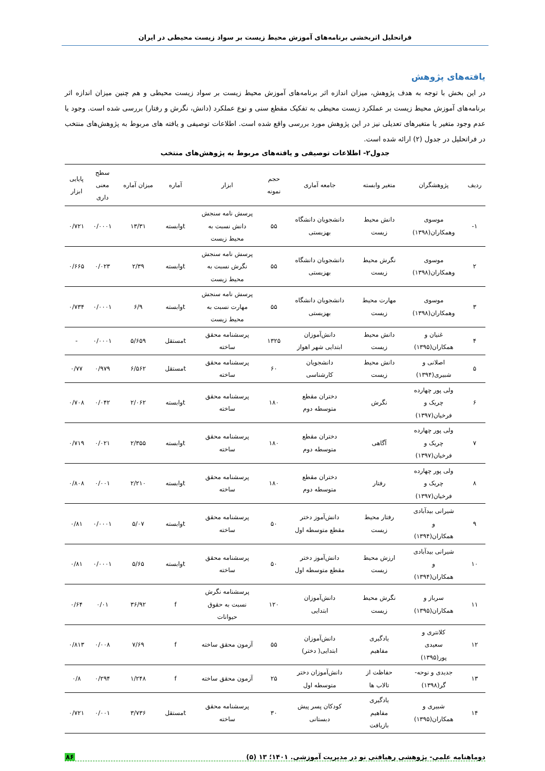فراتحلیل اثربخشی برنامه‌های آموزش محیط زیست بر سواد زیست محیطی در ایران
یافته‌های پژوهش
در این بخش با توجه به هدف پژوهش، میزان اندازه اثر برنامه‌های آموزش محیط زیست بر سواد زیست محیطی و هم چنین میزان اندازه اثر برنامه‌های آموزش محیط زیست بر عملکرد زیست محیطی به تفکیک مقطع سنی و نوع عملکرد (دانش، نگرش و رفتار) بررسی شده است. وجود یا عدم وجود متغیر یا متغیرهای تعدیلی نیز در این پژوهش مورد بررسی واقع شده است. اطلاعات توصیفی و یافته های مربوط به پژوهش‌های منتخب در فراتحلیل در جدول (۲) ارائه شده است.
جدول۲- اطلاعات توصیفی و یافته‌های مربوط به پژوهش‌های منتخب
| ردیف | پژوهشگران | متغیر وابسته | جامعه آماری | حجم نمونه | ابزار | آماره | میزان آماره | سطح معنی داری | پایایی ابزار |
| --- | --- | --- | --- | --- | --- | --- | --- | --- | --- |
| ۱- | موسوی وهمکاران(۱۳۹۸) | دانش محیط زیست | دانشجویان دانشگاه بهزیستی | ۵۵ | پرسش نامه سنجش دانش نسبت به محیط زیست | tوابسته | ۱۳/۳۱ | ۰/۰۰۰۱ | ۰/۷۲۱ |
| ۲ | موسوی وهمکاران(۱۳۹۸) | نگرش محیط زیست | دانشجویان دانشگاه بهزیستی | ۵۵ | پرسش نامه سنجش نگرش نسبت به محیط زیست | tوابسته | ۲/۳۹ | ۰/۰۲۳ | ۰/۶۶۵ |
| ۳ | موسوی وهمکاران(۱۳۹۸) | مهارت محیط زیست | دانشجویان دانشگاه بهزیستی | ۵۵ | پرسش نامه سنجش مهارت نسبت به محیط زیست | tوابسته | ۶/۹ | ۰/۰۰۰۱ | ۰/۷۳۴ |
| ۴ | غنیان و همکاران(۱۳۹۵) | دانش محیط زیست | دانش‌آموزان ابتدایی شهر اهواز | ۱۳۲۵ | پرسشنامه محقق ساخته | tمستقل | ۵/۶۵۹ | ۰/۰۰۰۱ | - |
| ۵ | اصلانی و شبیری(۱۳۹۴) | دانش محیط زیست | دانشجویان کارشناسی | ۶۰ | پرسشنامه محقق ساخته | tمستقل | ۶/۵۶۲ | ۰/۹۷۹ | ۰/۷۷ |
| ۶ | ولی پور چهارده چریک و فرخیان(۱۳۹۷) | نگرش | دختران مقطع متوسطه دوم | ۱۸۰ | پرسشنامه محقق ساخته | tوابسته | ۲/۰۶۲ | ۰/۰۴۲ | ۰/۷۰۸ |
| ۷ | ولی پور چهارده چریک و فرخیان(۱۳۹۷) | آگاهی | دختران مقطع متوسطه دوم | ۱۸۰ | پرسشنامه محقق ساخته | tوابسته | ۲/۳۵۵ | ۰/۰۲۱ | ۰/۷۱۹ |
| ۸ | ولی پور چهارده چریک و فرخیان(۱۳۹۷) | رفتار | دختران مقطع متوسطه دوم | ۱۸۰ | پرسشنامه محقق ساخته | tوابسته | ۲/۲۱۰ | ۰/۰۰۱ | ۰/۸۰۸ |
| ۹ | شیرانی بیدآبادی و همکاران(۱۳۹۴) | رفتار محیط زیست | دانش‌آموز دختر مقطع متوسطه اول | ۵۰ | پرسشنامه محقق ساخته | tوابسته | ۵/۰۷ | ۰/۰۰۰۱ | ۰/۸۱ |
| ۱۰ | شیرانی بیدآبادی و همکاران(۱۳۹۴) | ارزش محیط زیست | دانش‌آموز دختر مقطع متوسطه اول | ۵۰ | پرسشنامه محقق ساخته | tوابسته | ۵/۶۵ | ۰/۰۰۰۱ | ۰/۸۱ |
| ۱۱ | سرباز و همکاران(۱۳۹۵) | نگرش محیط زیست | دانش‌آموزان ابتدایی | ۱۲۰ | پرسشنامه نگرش نسبت به حقوق حیوانات | f | ۳۶/۹۲ | ۰/۰۱ | ۰/۶۴ |
| ۱۲ | کلانتری و سعیدی پور(۱۳۹۵) | یادگیری مفاهیم | دانش‌آموزان ابتدایی( دختر) | ۵۵ | آزمون محقق ساخته | f | ۷/۶۹ | ۰/۰۰۸ | ۰/۸۱۳ |
| ۱۳ | جدیدی و نوحه- گر(۱۳۹۸) | حفاظت از تالاب ها | دانش‌آموزان دختر متوسطه اول | ۲۵ | آزمون محقق ساخته | f | ۱/۲۴۸ | ۰/۲۹۴ | ۰/۸ |
| ۱۴ | شبیری و همکاران(۱۳۹۵) | یادگیری مفاهیم بازیافت | کودکان پسر پیش دبستانی | ۳۰ | پرسشنامه محقق ساخته | tمستقل | ۳/۷۳۶ | ۰/۰۰۱ | ۰/۷۲۱ |
دوماهنامه علمی- پژوهشی رهیافتی نو در مدیریت آموزشی. ۱۴۰۱؛ ۱۳ (۵) ۸۶